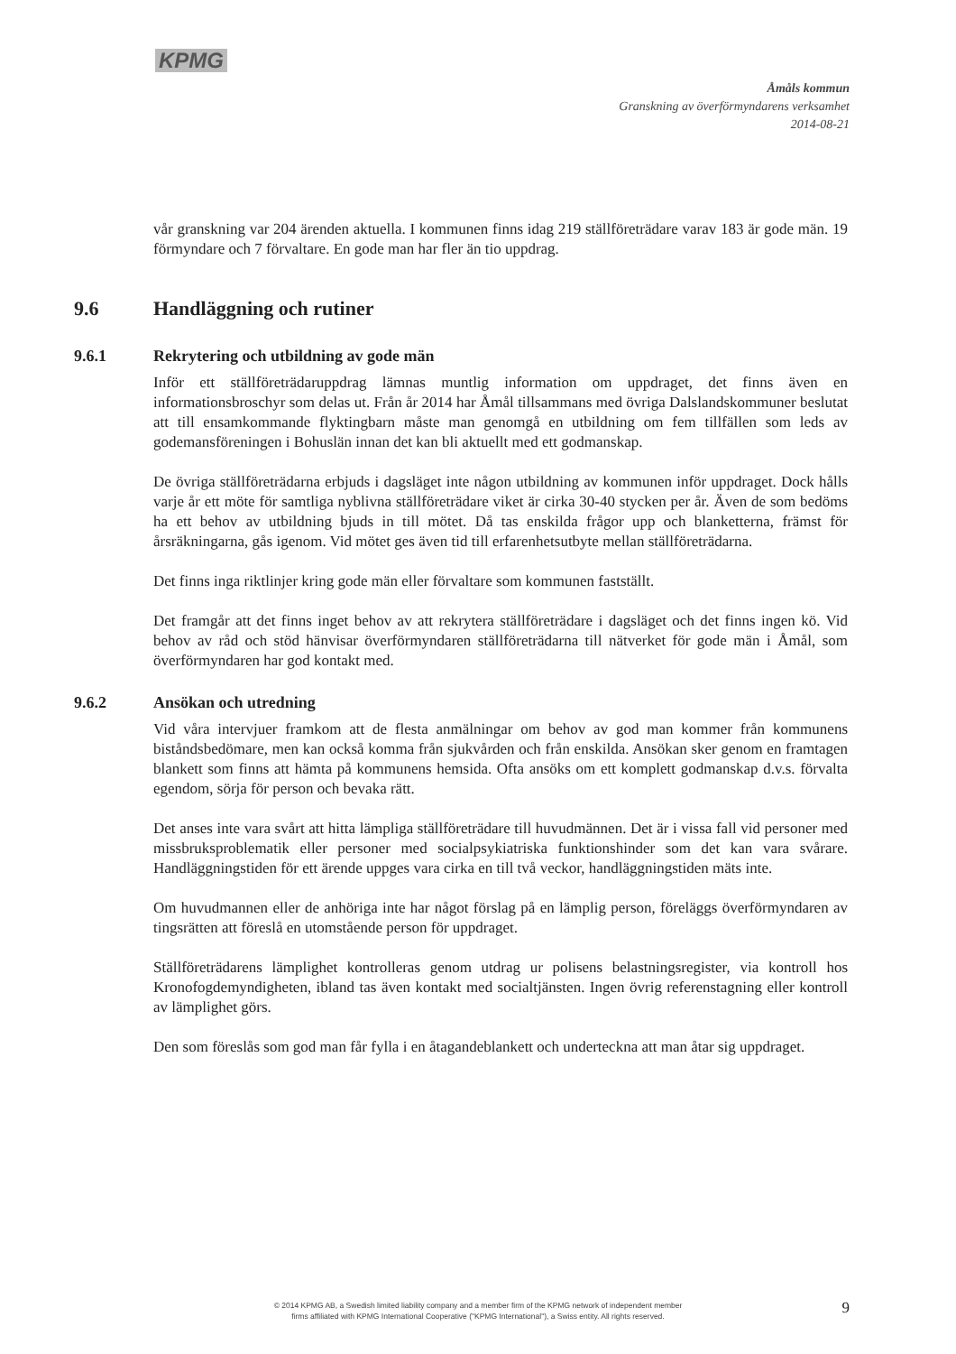KPMG
Åmåls kommun
Granskning av överförmyndarens verksamhet
2014-08-21
vår granskning var 204 ärenden aktuella. I kommunen finns idag 219 ställföreträdare varav 183 är gode män. 19 förmyndare och 7 förvaltare. En gode man har fler än tio uppdrag.
9.6 Handläggning och rutiner
9.6.1 Rekrytering och utbildning av gode män
Inför ett ställföreträdaruppdrag lämnas muntlig information om uppdraget, det finns även en informationsbroschyr som delas ut. Från år 2014 har Åmål tillsammans med övriga Dalslandskommuner beslutat att till ensamkommande flyktingbarn måste man genomgå en utbildning om fem tillfällen som leds av godemansföreningen i Bohuslän innan det kan bli aktuellt med ett godmanskap.
De övriga ställföreträdarna erbjuds i dagsläget inte någon utbildning av kommunen inför uppdraget. Dock hålls varje år ett möte för samtliga nyblivna ställföreträdare viket är cirka 30-40 stycken per år. Även de som bedöms ha ett behov av utbildning bjuds in till mötet. Då tas enskilda frågor upp och blanketterna, främst för årsräkningarna, gås igenom. Vid mötet ges även tid till erfarenhetsutbyte mellan ställföreträdarna.
Det finns inga riktlinjer kring gode män eller förvaltare som kommunen fastställt.
Det framgår att det finns inget behov av att rekrytera ställföreträdare i dagsläget och det finns ingen kö. Vid behov av råd och stöd hänvisar överförmyndaren ställföreträdarna till nätverket för gode män i Åmål, som överförmyndaren har god kontakt med.
9.6.2 Ansökan och utredning
Vid våra intervjuer framkom att de flesta anmälningar om behov av god man kommer från kommunens biståndsbedömare, men kan också komma från sjukvården och från enskilda. Ansökan sker genom en framtagen blankett som finns att hämta på kommunens hemsida. Ofta ansöks om ett komplett godmanskap d.v.s. förvalta egendom, sörja för person och bevaka rätt.
Det anses inte vara svårt att hitta lämpliga ställföreträdare till huvudmännen. Det är i vissa fall vid personer med missbruksproblematik eller personer med socialpsykiatriska funktionshinder som det kan vara svårare. Handläggningstiden för ett ärende uppges vara cirka en till två veckor, handläggningstiden mäts inte.
Om huvudmannen eller de anhöriga inte har något förslag på en lämplig person, föreläggs överförmyndaren av tingsrätten att föreslå en utomstående person för uppdraget.
Ställföreträdarens lämplighet kontrolleras genom utdrag ur polisens belastningsregister, via kontroll hos Kronofogdemyndigheten, ibland tas även kontakt med socialtjänsten. Ingen övrig referenstagning eller kontroll av lämplighet görs.
Den som föreslås som god man får fylla i en åtagandeblankett och underteckna att man åtar sig uppdraget.
9
© 2014 KPMG AB, a Swedish limited liability company and a member firm of the KPMG network of independent member firms affiliated with KPMG International Cooperative ("KPMG International"), a Swiss entity. All rights reserved.